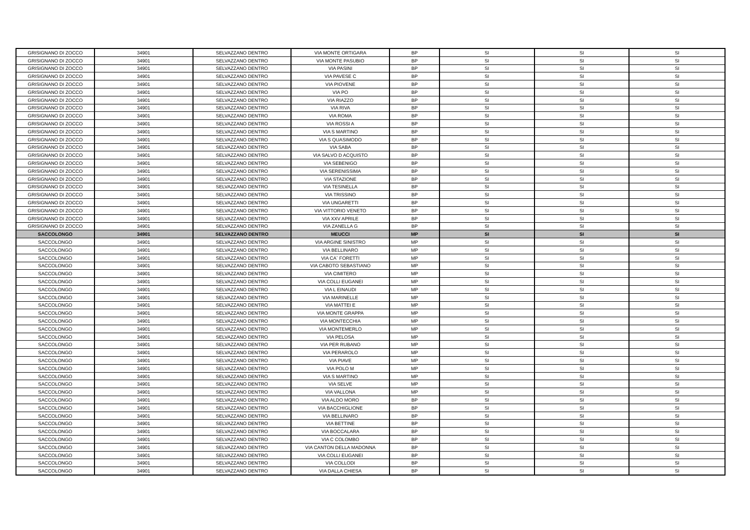| GRISIGNANO DI ZOCCO | 34901 | SELVAZZANO DENTRO | VIA MONTE ORTIGARA | BP | SI | SI | SI |
| GRISIGNANO DI ZOCCO | 34901 | SELVAZZANO DENTRO | VIA MONTE PASUBIO | BP | SI | SI | SI |
| GRISIGNANO DI ZOCCO | 34901 | SELVAZZANO DENTRO | VIA PASINI | BP | SI | SI | SI |
| GRISIGNANO DI ZOCCO | 34901 | SELVAZZANO DENTRO | VIA PAVESE C | BP | SI | SI | SI |
| GRISIGNANO DI ZOCCO | 34901 | SELVAZZANO DENTRO | VIA PIOVENE | BP | SI | SI | SI |
| GRISIGNANO DI ZOCCO | 34901 | SELVAZZANO DENTRO | VIA PO | BP | SI | SI | SI |
| GRISIGNANO DI ZOCCO | 34901 | SELVAZZANO DENTRO | VIA RIAZZO | BP | SI | SI | SI |
| GRISIGNANO DI ZOCCO | 34901 | SELVAZZANO DENTRO | VIA RIVA | BP | SI | SI | SI |
| GRISIGNANO DI ZOCCO | 34901 | SELVAZZANO DENTRO | VIA ROMA | BP | SI | SI | SI |
| GRISIGNANO DI ZOCCO | 34901 | SELVAZZANO DENTRO | VIA ROSSI A | BP | SI | SI | SI |
| GRISIGNANO DI ZOCCO | 34901 | SELVAZZANO DENTRO | VIA S MARTINO | BP | SI | SI | SI |
| GRISIGNANO DI ZOCCO | 34901 | SELVAZZANO DENTRO | VIA S QUASIMODO | BP | SI | SI | SI |
| GRISIGNANO DI ZOCCO | 34901 | SELVAZZANO DENTRO | VIA SABA | BP | SI | SI | SI |
| GRISIGNANO DI ZOCCO | 34901 | SELVAZZANO DENTRO | VIA SALVO D ACQUISTO | BP | SI | SI | SI |
| GRISIGNANO DI ZOCCO | 34901 | SELVAZZANO DENTRO | VIA SEBENIGO | BP | SI | SI | SI |
| GRISIGNANO DI ZOCCO | 34901 | SELVAZZANO DENTRO | VIA SERENISSIMA | BP | SI | SI | SI |
| GRISIGNANO DI ZOCCO | 34901 | SELVAZZANO DENTRO | VIA STAZIONE | BP | SI | SI | SI |
| GRISIGNANO DI ZOCCO | 34901 | SELVAZZANO DENTRO | VIA TESINELLA | BP | SI | SI | SI |
| GRISIGNANO DI ZOCCO | 34901 | SELVAZZANO DENTRO | VIA TRISSINO | BP | SI | SI | SI |
| GRISIGNANO DI ZOCCO | 34901 | SELVAZZANO DENTRO | VIA UNGARETTI | BP | SI | SI | SI |
| GRISIGNANO DI ZOCCO | 34901 | SELVAZZANO DENTRO | VIA VITTORIO VENETO | BP | SI | SI | SI |
| GRISIGNANO DI ZOCCO | 34901 | SELVAZZANO DENTRO | VIA XXV APRILE | BP | SI | SI | SI |
| GRISIGNANO DI ZOCCO | 34901 | SELVAZZANO DENTRO | VIA ZANELLA G | BP | SI | SI | SI |
| SACCOLONGO | 34901 | SELVAZZANO DENTRO | MEUCCI | MP | SI | SI | SI |
| SACCOLONGO | 34901 | SELVAZZANO DENTRO | VIA ARGINE SINISTRO | MP | SI | SI | SI |
| SACCOLONGO | 34901 | SELVAZZANO DENTRO | VIA BELLINARO | MP | SI | SI | SI |
| SACCOLONGO | 34901 | SELVAZZANO DENTRO | VIA CA` FORETTI | MP | SI | SI | SI |
| SACCOLONGO | 34901 | SELVAZZANO DENTRO | VIA CABOTO SEBASTIANO | MP | SI | SI | SI |
| SACCOLONGO | 34901 | SELVAZZANO DENTRO | VIA CIMITERO | MP | SI | SI | SI |
| SACCOLONGO | 34901 | SELVAZZANO DENTRO | VIA COLLI EUGANEI | MP | SI | SI | SI |
| SACCOLONGO | 34901 | SELVAZZANO DENTRO | VIA L EINAUDI | MP | SI | SI | SI |
| SACCOLONGO | 34901 | SELVAZZANO DENTRO | VIA MARINELLE | MP | SI | SI | SI |
| SACCOLONGO | 34901 | SELVAZZANO DENTRO | VIA MATTEI E | MP | SI | SI | SI |
| SACCOLONGO | 34901 | SELVAZZANO DENTRO | VIA MONTE GRAPPA | MP | SI | SI | SI |
| SACCOLONGO | 34901 | SELVAZZANO DENTRO | VIA MONTECCHIA | MP | SI | SI | SI |
| SACCOLONGO | 34901 | SELVAZZANO DENTRO | VIA MONTEMERLO | MP | SI | SI | SI |
| SACCOLONGO | 34901 | SELVAZZANO DENTRO | VIA PELOSA | MP | SI | SI | SI |
| SACCOLONGO | 34901 | SELVAZZANO DENTRO | VIA PER RUBANO | MP | SI | SI | SI |
| SACCOLONGO | 34901 | SELVAZZANO DENTRO | VIA PERAROLO | MP | SI | SI | SI |
| SACCOLONGO | 34901 | SELVAZZANO DENTRO | VIA PIAVE | MP | SI | SI | SI |
| SACCOLONGO | 34901 | SELVAZZANO DENTRO | VIA POLO M | MP | SI | SI | SI |
| SACCOLONGO | 34901 | SELVAZZANO DENTRO | VIA S MARTINO | MP | SI | SI | SI |
| SACCOLONGO | 34901 | SELVAZZANO DENTRO | VIA SELVE | MP | SI | SI | SI |
| SACCOLONGO | 34901 | SELVAZZANO DENTRO | VIA VALLONA | MP | SI | SI | SI |
| SACCOLONGO | 34901 | SELVAZZANO DENTRO | VIA ALDO MORO | BP | SI | SI | SI |
| SACCOLONGO | 34901 | SELVAZZANO DENTRO | VIA BACCHIGLIONE | BP | SI | SI | SI |
| SACCOLONGO | 34901 | SELVAZZANO DENTRO | VIA BELLINARO | BP | SI | SI | SI |
| SACCOLONGO | 34901 | SELVAZZANO DENTRO | VIA BETTINE | BP | SI | SI | SI |
| SACCOLONGO | 34901 | SELVAZZANO DENTRO | VIA BOCCALARA | BP | SI | SI | SI |
| SACCOLONGO | 34901 | SELVAZZANO DENTRO | VIA C COLOMBO | BP | SI | SI | SI |
| SACCOLONGO | 34901 | SELVAZZANO DENTRO | VIA CANTON DELLA MADONNA | BP | SI | SI | SI |
| SACCOLONGO | 34901 | SELVAZZANO DENTRO | VIA COLLI EUGANEI | BP | SI | SI | SI |
| SACCOLONGO | 34901 | SELVAZZANO DENTRO | VIA COLLODI | BP | SI | SI | SI |
| SACCOLONGO | 34901 | SELVAZZANO DENTRO | VIA DALLA CHIESA | BP | SI | SI | SI |